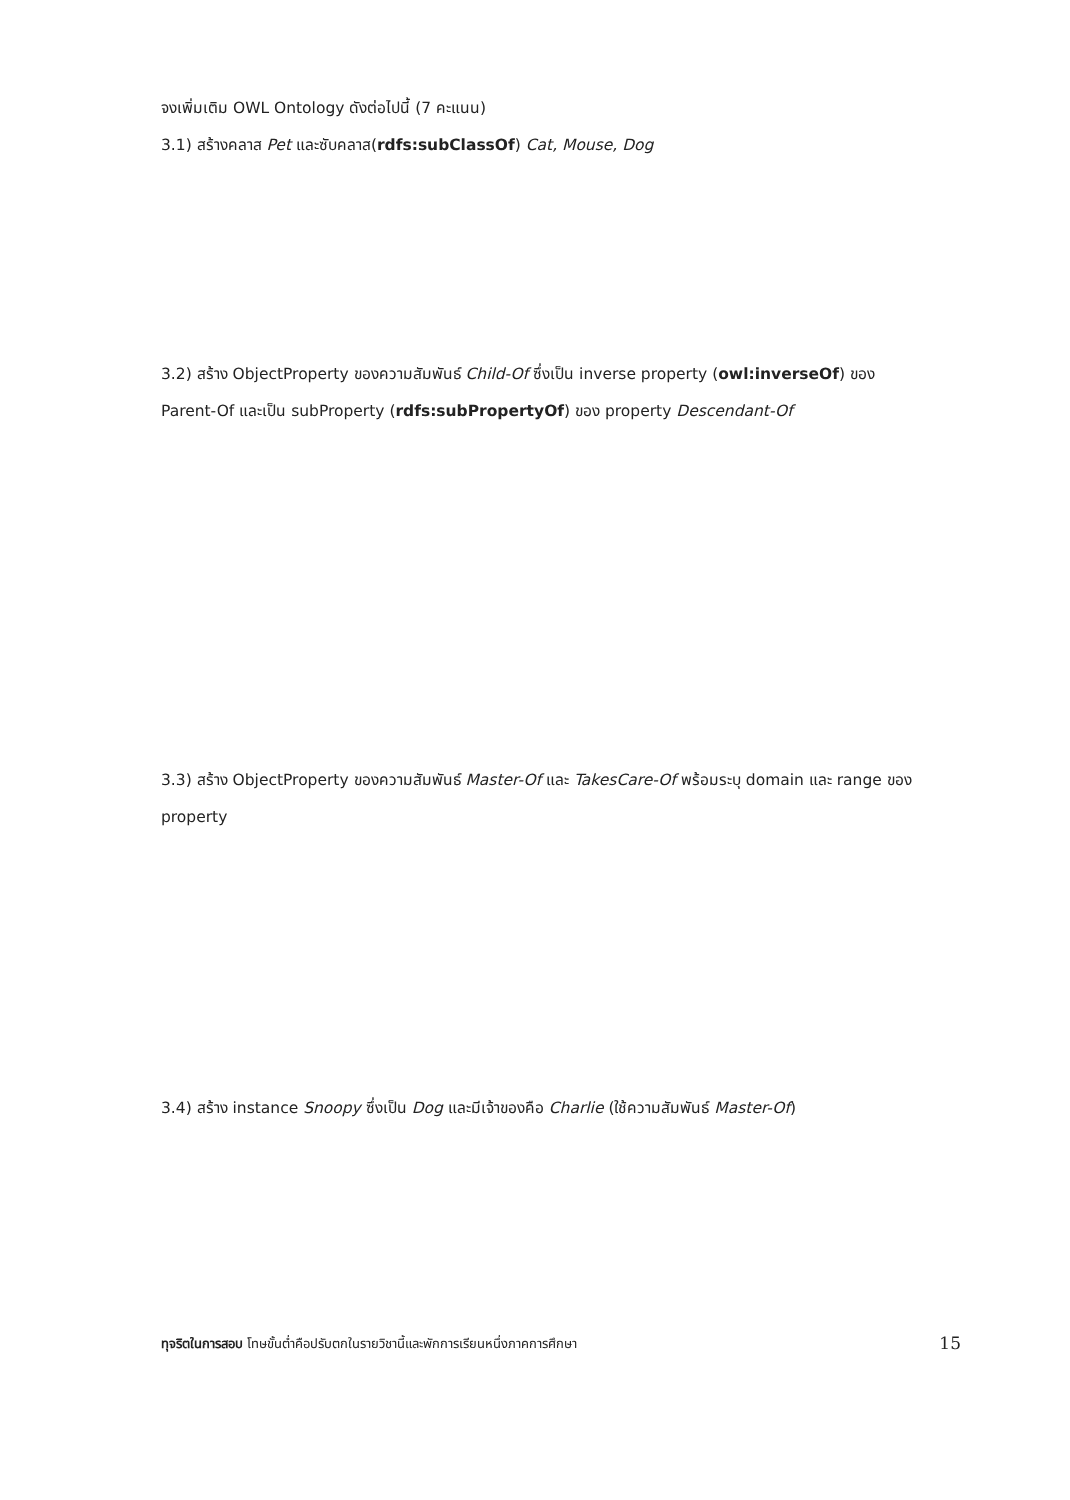จงเพิ่มเติม OWL Ontology ดังต่อไปนี้ (7 คะแนน)
3.1) สร้างคลาส Pet และซับคลาส(rdfs:subClassOf) Cat, Mouse, Dog
3.2) สร้าง ObjectProperty ของความสัมพันธ์ Child-Of ซึ่งเป็น inverse property (owl:inverseOf) ของ Parent-Of และเป็น subProperty (rdfs:subPropertyOf) ของ property Descendant-Of
3.3) สร้าง ObjectProperty ของความสัมพันธ์ Master-Of และ TakesCare-Of พร้อมระบุ domain และ range ของ property
3.4) สร้าง instance Snoopy ซึ่งเป็น Dog และมีเจ้าของคือ Charlie (ใช้ความสัมพันธ์ Master-Of)
ทุจริตในการสอบ โทษขั้นต่ำคือปรับตกในรายวิชานี้และพักการเรียนหนึ่งภาคการศึกษา 15